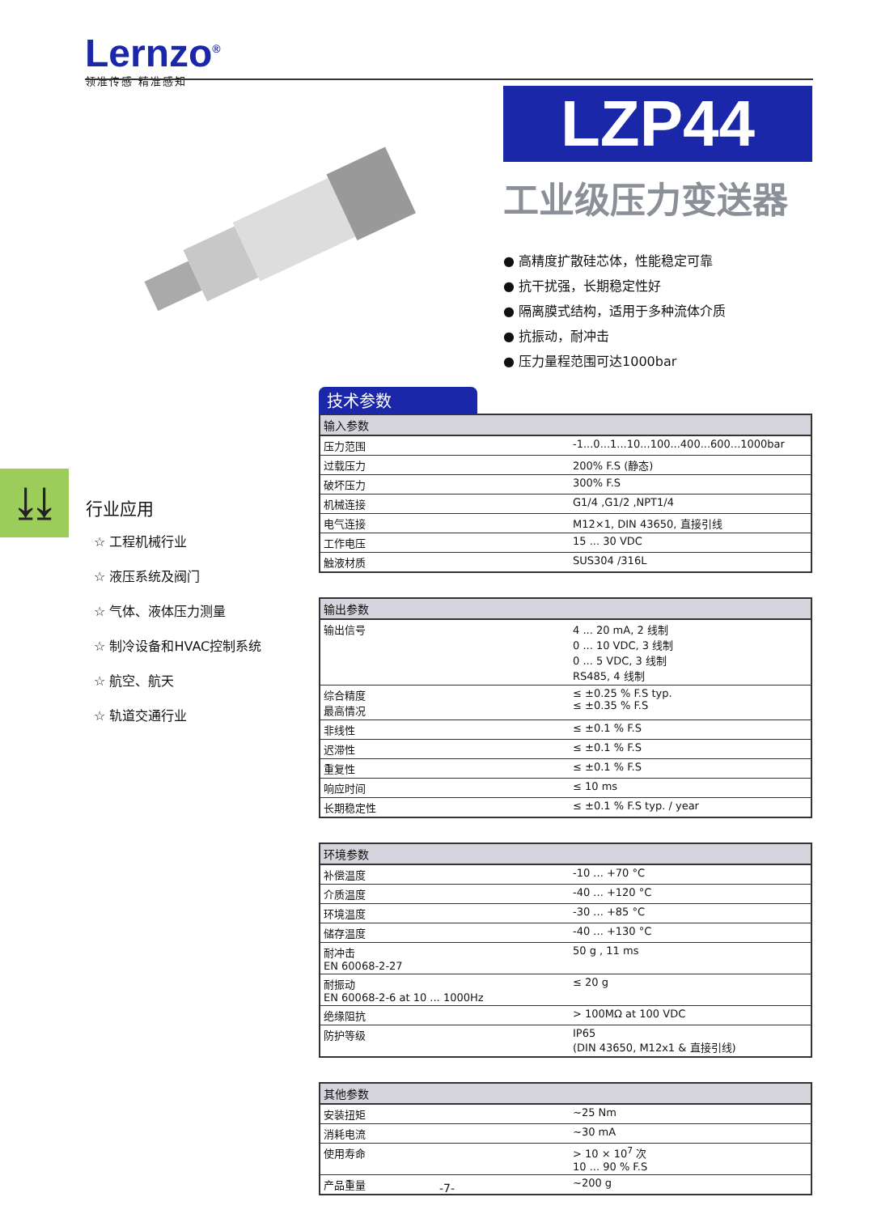Lernzo<sup>®</sup>
领准传感 精准感知
LZP44
工业级压力变送器
● 高精度扩散硅芯体，性能稳定可靠
● 抗干扰强，长期稳定性好
● 隔离膜式结构，适用于多种流体介质
● 抗振动，耐冲击
● 压力量程范围可达1000bar
⤓⤓
行业应用
☆ 工程机械行业
☆ 液压系统及阀门
☆ 气体、液体压力测量
☆ 制冷设备和HVAC控制系统
☆ 航空、航天
☆ 轨道交通行业
技术参数
| 输入参数 | |
| --- | --- |
| 压力范围 | -1...0...1...10...100...400...600...1000bar |
| 过载压力 | 200% F.S (静态) |
| 破坏压力 | 300% F.S |
| 机械连接 | G1/4 ,G1/2 ,NPT1/4 |
| 电气连接 | M12×1, DIN 43650, 直接引线 |
| 工作电压 | 15 ... 30 VDC |
| 触液材质 | SUS304 /316L |
| 输出参数 | |
| --- | --- |
| 输出信号 | 4 ... 20 mA, 2 线制 0 ... 10 VDC, 3 线制 0 ... 5 VDC, 3 线制 RS485, 4 线制 |
| 综合精度 最高情况 | ≤ ±0.25 % F.S typ. ≤ ±0.35 % F.S |
| 非线性 | ≤ ±0.1 % F.S |
| 迟滞性 | ≤ ±0.1 % F.S |
| 重复性 | ≤ ±0.1 % F.S |
| 响应时间 | ≤ 10 ms |
| 长期稳定性 | ≤ ±0.1 % F.S typ. / year |
| 环境参数 | |
| --- | --- |
| 补偿温度 | -10 ... +70 °C |
| 介质温度 | -40 ... +120 °C |
| 环境温度 | -30 ... +85 °C |
| 储存温度 | -40 ... +130 °C |
| 耐冲击 EN 60068-2-27 | 50 g , 11 ms |
| 耐振动 EN 60068-2-6 at 10 ... 1000Hz | ≤ 20 g |
| 绝缘阻抗 | > 100MΩ at 100 VDC |
| 防护等级 | IP65 (DIN 43650, M12x1 & 直接引线) |
| 其他参数 | |
| --- | --- |
| 安装扭矩 | ~25 Nm |
| 消耗电流 | ~30 mA |
| 使用寿命 | > 10 × 10<sup>7</sup> 次 10 ... 90 % F.S |
| 产品重量 | ~200 g |
-7-